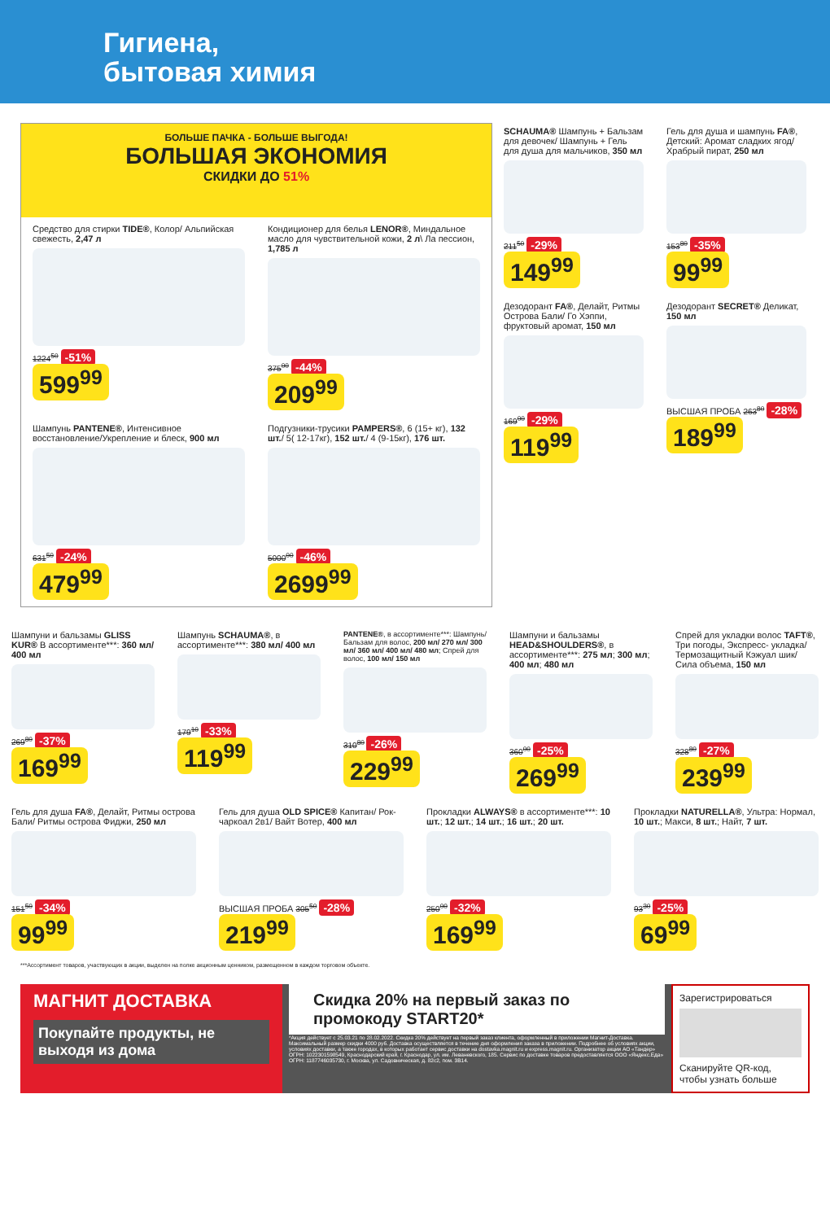Гигиена,
бытовая химия
БОЛЬШЕ ПАЧКА - БОЛЬШЕ ВЫГОДА!
БОЛЬШАЯ ЭКОНОМИЯ
СКИДКИ ДО 51%
Средство для стирки TIDE®, Колор/ Альпийская свежесть, 2,47 л
1224<sup>50</sup> -51%
599<sup>99</sup>
Кондиционер для белья LENOR®, Миндальное масло для чувствительной кожи, 2 л\ Ла пессион, 1,785 л
375<sup>00</sup> -44%
209<sup>99</sup>
Шампунь PANTENE®, Интенсивное восстановление/Укрепление и блеск, 900 мл
631<sup>50</sup> -24%
479<sup>99</sup>
Подгузники-трусики PAMPERS®, 6 (15+ кг), 132 шт./ 5( 12-17кг), 152 шт./ 4 (9-15кг), 176 шт.
5000<sup>00</sup> -46%
2699<sup>99</sup>
SCHAUMA® Шампунь + Бальзам для девочек/ Шампунь + Гель для душа для мальчиков, 350 мл
211<sup>50</sup> -29%
149<sup>99</sup>
Гель для душа и шампунь FA®, Детский: Аромат сладких ягод/ Храбрый пират, 250 мл
153<sup>80</sup> -35%
99<sup>99</sup>
Дезодорант FA®, Делайт, Ритмы Острова Бали/ Го Хэппи, фруктовый аромат, 150 мл
169<sup>00</sup> -29%
119<sup>99</sup>
Дезодорант SECRET® Деликат, 150 мл
ВЫСШАЯ ПРОБА 263<sup>80</sup> -28%
189<sup>99</sup>
Шампуни и бальзамы GLISS KUR® В ассортименте***: 360 мл/ 400 мл
269<sup>80</sup> -37%
169<sup>99</sup>
Шампунь SCHAUMA®, в ассортименте***: 380 мл/ 400 мл
179<sup>10</sup> -33%
119<sup>99</sup>
PANTENE®, в ассортименте***: Шампунь/ Бальзам для волос, 200 мл/ 270 мл/ 300 мл/ 360 мл/ 400 мл/ 480 мл; Спрей для волос, 100 мл/ 150 мл
310<sup>80</sup> -26%
229<sup>99</sup>
Шампуни и бальзамы HEAD&SHOULDERS®, в ассортименте***: 275 мл; 300 мл; 400 мл; 480 мл
360<sup>00</sup> -25%
269<sup>99</sup>
Спрей для укладки волос TAFT®, Три погоды, Экспресс- укладка/ Термозащитный Кэжуал шик/ Сила объема, 150 мл
328<sup>80</sup> -27%
239<sup>99</sup>
Гель для душа FA®, Делайт, Ритмы острова Бали/ Ритмы острова Фиджи, 250 мл
151<sup>50</sup> -34%
99<sup>99</sup>
Гель для душа OLD SPICE® Капитан/ Рок-чаркоал 2в1/ Вайт Вотер, 400 мл
ВЫСШАЯ ПРОБА 305<sup>50</sup> -28%
219<sup>99</sup>
Прокладки ALWAYS® в ассортименте***: 10 шт.; 12 шт.; 14 шт.; 16 шт.; 20 шт.
250<sup>00</sup> -32%
169<sup>99</sup>
Прокладки NATURELLA®, Ультра: Нормал, 10 шт.; Макси, 8 шт.; Найт, 7 шт.
93<sup>30</sup> -25%
69<sup>99</sup>
***Ассортимент товаров, участвующих в акции, выделен на полке акционным ценником, размещенном в каждом торговом объекте.
МАГНИТ ДОСТАВКА
Покупайте продукты, не выходя из дома
Скидка 20% на первый заказ по промокоду START20*
*Акция действует с 25.03.21 по 28.02.2022. Скидка 20% действует на первый заказ клиента, оформленный в приложении Магнит-Доставка. Максимальный размер скидки 4000 руб. Доставка осуществляется в течение дня оформления заказа в приложении. Подробнее об условиях акции, условиях доставки, а также городах, в которых работает сервис доставки на dostavka.magnit.ru и express.magnit.ru. Организатор акции АО «Тандер» ОГРН: 1022301598549, Краснодарский край, г. Краснодар, ул. им. Леваневского, 185. Сервис по доставке товаров предоставляется ООО «Яндекс.Еда» ОГРН: 1187746035730, г. Москва, ул. Садовническая, д. 82с2, пом. 3В14.
Зарегистрироваться
Сканируйте QR-код, чтобы узнать больше